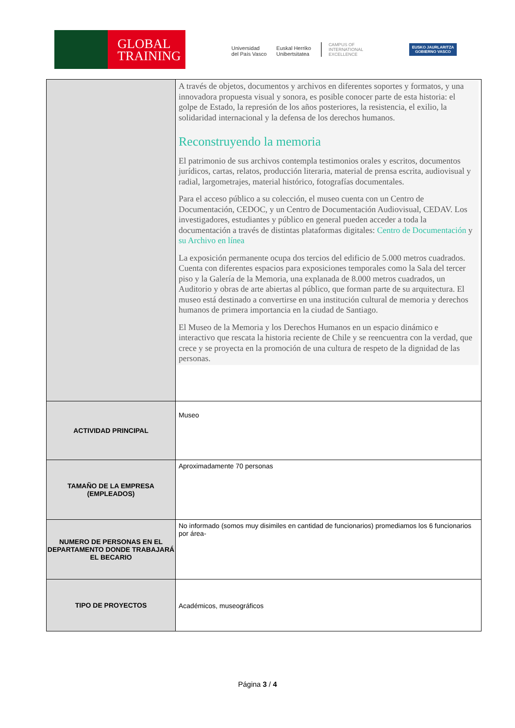GLOBAL
TRAINING
Universidad
del País Vasco
Euskal Herriko
Unibertsitatea
CAMPUS OF
INTERNATIONAL
EXCELLENCE
EUSKO JAURLARITZA
GOBIERNO VASCO
| | A través de objetos, documentos y archivos en diferentes soportes y formatos, y una innovadora propuesta visual y sonora, es posible conocer parte de esta historia: el golpe de Estado, la represión de los años posteriores, la resistencia, el exilio, la solidaridad internacional y la defensa de los derechos humanos. Reconstruyendo la memoria El patrimonio de sus archivos contempla testimonios orales y escritos, documentos jurídicos, cartas, relatos, producción literaria, material de prensa escrita, audiovisual y radial, largometrajes, material histórico, fotografías documentales. Para el acceso público a su colección, el museo cuenta con un Centro de Documentación, CEDOC, y un Centro de Documentación Audiovisual, CEDAV. Los investigadores, estudiantes y público en general pueden acceder a toda la documentación a través de distintas plataformas digitales: Centro de Documentación y su Archivo en línea La exposición permanente ocupa dos tercios del edificio de 5.000 metros cuadrados. Cuenta con diferentes espacios para exposiciones temporales como la Sala del tercer piso y la Galería de la Memoria, una explanada de 8.000 metros cuadrados, un Auditorio y obras de arte abiertas al público, que forman parte de su arquitectura. El museo está destinado a convertirse en una institución cultural de memoria y derechos humanos de primera importancia en la ciudad de Santiago. El Museo de la Memoria y los Derechos Humanos en un espacio dinámico e interactivo que rescata la historia reciente de Chile y se reencuentra con la verdad, que crece y se proyecta en la promoción de una cultura de respeto de la dignidad de las personas. |
| ACTIVIDAD PRINCIPAL | Museo |
| TAMAÑO DE LA EMPRESA (EMPLEADOS) | Aproximadamente 70 personas |
| NUMERO DE PERSONAS EN EL DEPARTAMENTO DONDE TRABAJARÁ EL BECARIO | No informado (somos muy disimiles en cantidad de funcionarios) promediamos los 6 funcionarios por área- |
| TIPO DE PROYECTOS | Académicos, museográficos |
Página 3 / 4